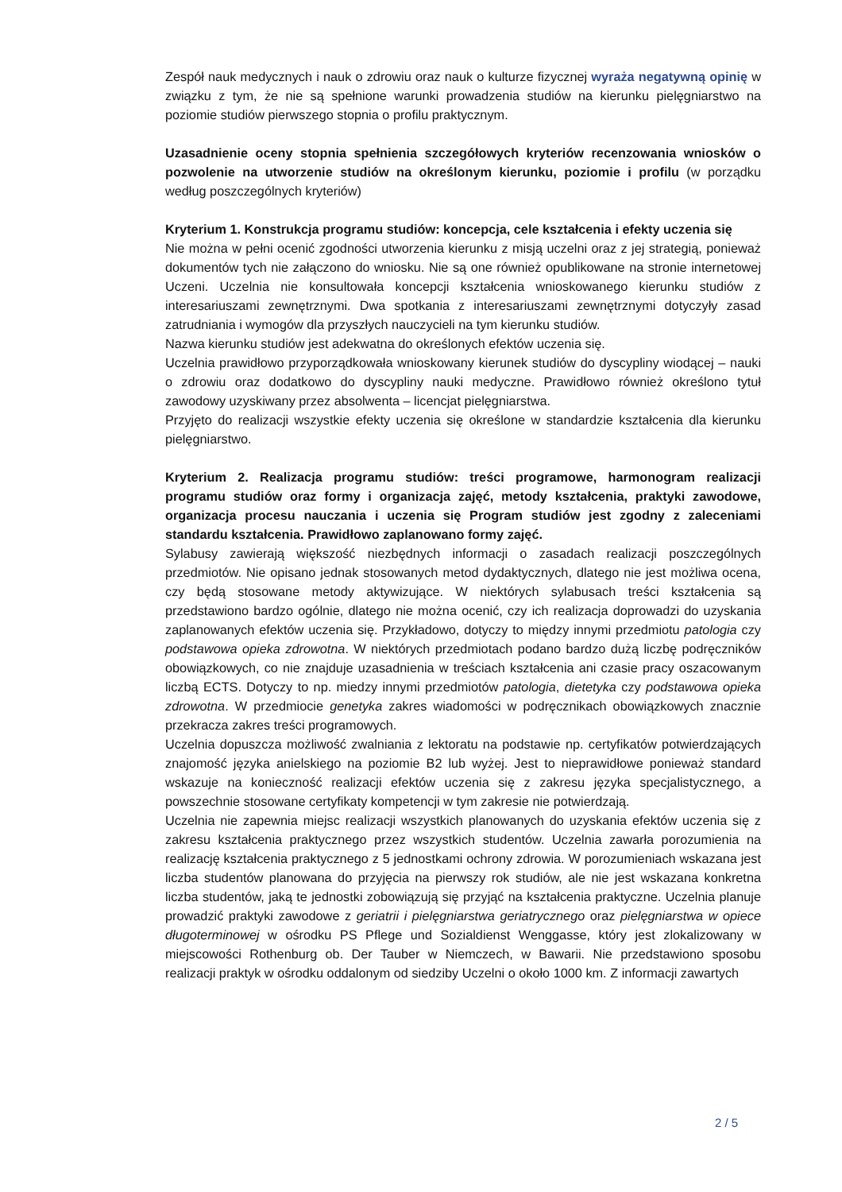Zespół nauk medycznych i nauk o zdrowiu oraz nauk o kulturze fizycznej wyraża negatywną opinię w związku z tym, że nie są spełnione warunki prowadzenia studiów na kierunku pielęgniarstwo na poziomie studiów pierwszego stopnia o profilu praktycznym.
Uzasadnienie oceny stopnia spełnienia szczegółowych kryteriów recenzowania wniosków o pozwolenie na utworzenie studiów na określonym kierunku, poziomie i profilu (w porządku według poszczególnych kryteriów)
Kryterium 1. Konstrukcja programu studiów: koncepcja, cele kształcenia i efekty uczenia się
Nie można w pełni ocenić zgodności utworzenia kierunku z misją uczelni oraz z jej strategią, ponieważ dokumentów tych nie załączono do wniosku. Nie są one również opublikowane na stronie internetowej Uczeni. Uczelnia nie konsultowała koncepcji kształcenia wnioskowanego kierunku studiów z interesariuszami zewnętrznymi. Dwa spotkania z interesariuszami zewnętrznymi dotyczyły zasad zatrudniania i wymogów dla przyszłych nauczycieli na tym kierunku studiów.
Nazwa kierunku studiów jest adekwatna do określonych efektów uczenia się.
Uczelnia prawidłowo przyporządkowała wnioskowany kierunek studiów do dyscypliny wiodącej – nauki o zdrowiu oraz dodatkowo do dyscypliny nauki medyczne. Prawidłowo również określono tytuł zawodowy uzyskiwany przez absolwenta – licencjat pielęgniarstwa.
Przyjęto do realizacji wszystkie efekty uczenia się określone w standardzie kształcenia dla kierunku pielęgniarstwo.
Kryterium 2. Realizacja programu studiów: treści programowe, harmonogram realizacji programu studiów oraz formy i organizacja zajęć, metody kształcenia, praktyki zawodowe, organizacja procesu nauczania i uczenia się Program studiów jest zgodny z zaleceniami standardu kształcenia. Prawidłowo zaplanowano formy zajęć.
Sylabusy zawierają większość niezbędnych informacji o zasadach realizacji poszczególnych przedmiotów. Nie opisano jednak stosowanych metod dydaktycznych, dlatego nie jest możliwa ocena, czy będą stosowane metody aktywizujące. W niektórych sylabusach treści kształcenia są przedstawiono bardzo ogólnie, dlatego nie można ocenić, czy ich realizacja doprowadzi do uzyskania zaplanowanych efektów uczenia się. Przykładowo, dotyczy to między innymi przedmiotu patologia czy podstawowa opieka zdrowotna. W niektórych przedmiotach podano bardzo dużą liczbę podręczników obowiązkowych, co nie znajduje uzasadnienia w treściach kształcenia ani czasie pracy oszacowanym liczbą ECTS. Dotyczy to np. miedzy innymi przedmiotów patologia, dietetyka czy podstawowa opieka zdrowotna. W przedmiocie genetyka zakres wiadomości w podręcznikach obowiązkowych znacznie przekracza zakres treści programowych.
Uczelnia dopuszcza możliwość zwalniania z lektoratu na podstawie np. certyfikatów potwierdzających znajomość języka anielskiego na poziomie B2 lub wyżej. Jest to nieprawidłowe ponieważ standard wskazuje na konieczność realizacji efektów uczenia się z zakresu języka specjalistycznego, a powszechnie stosowane certyfikaty kompetencji w tym zakresie nie potwierdzają.
Uczelnia nie zapewnia miejsc realizacji wszystkich planowanych do uzyskania efektów uczenia się z zakresu kształcenia praktycznego przez wszystkich studentów. Uczelnia zawarła porozumienia na realizację kształcenia praktycznego z 5 jednostkami ochrony zdrowia. W porozumieniach wskazana jest liczba studentów planowana do przyjęcia na pierwszy rok studiów, ale nie jest wskazana konkretna liczba studentów, jaką te jednostki zobowiązują się przyjąć na kształcenia praktyczne. Uczelnia planuje prowadzić praktyki zawodowe z geriatrii i pielęgniarstwa geriatrycznego oraz pielęgniarstwa w opiece długoterminowej w ośrodku PS Pflege und Sozialdienst Wenggasse, który jest zlokalizowany w miejscowości Rothenburg ob. Der Tauber w Niemczech, w Bawarii. Nie przedstawiono sposobu realizacji praktyk w ośrodku oddalonym od siedziby Uczelni o około 1000 km. Z informacji zawartych
2 / 5